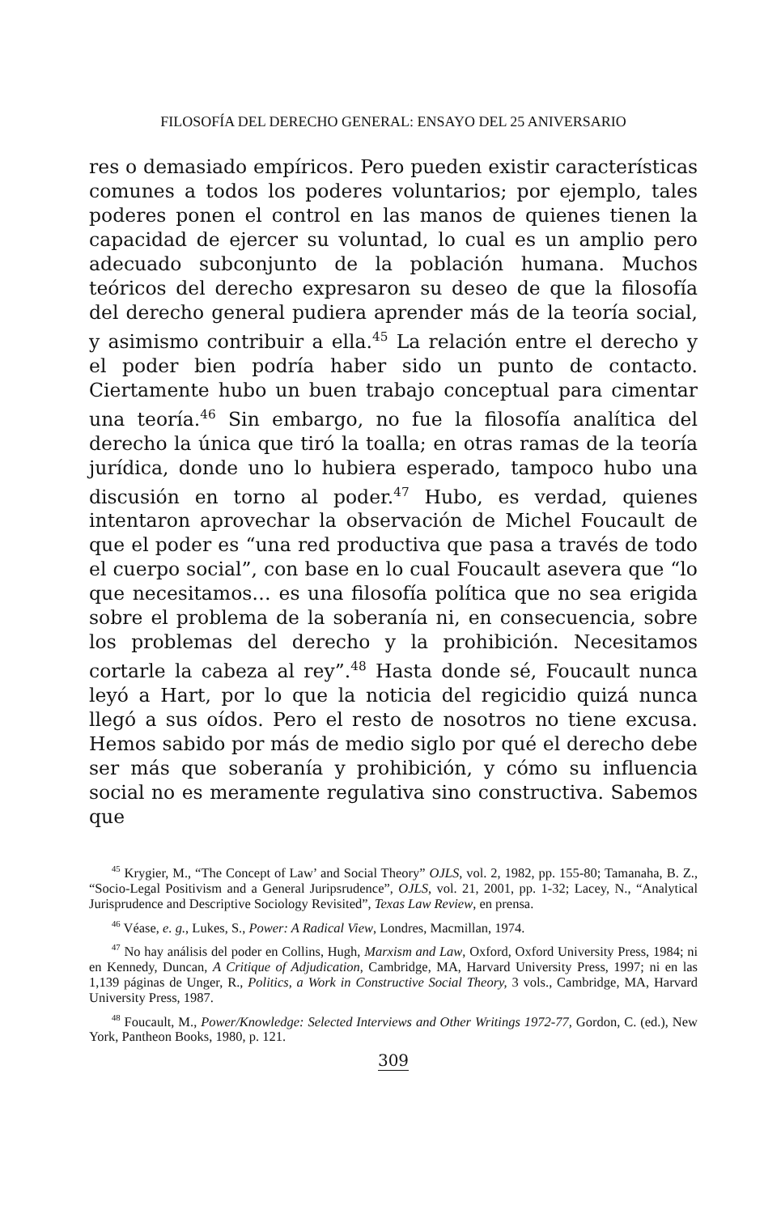FILOSOFÍA DEL DERECHO GENERAL: ENSAYO DEL 25 ANIVERSARIO
res o demasiado empíricos. Pero pueden existir característi­cas comunes a todos los poderes voluntarios; por ejemplo, tales poderes ponen el control en las manos de quienes tie­nen la capacidad de ejercer su voluntad, lo cual es un am­plio pero adecuado subconjunto de la población humana. Muchos teóricos del derecho expresaron su deseo de que la filosofía del derecho general pudiera aprender más de la teoría social, y asimismo contribuir a ella.<sup>45</sup> La relación en­tre el derecho y el poder bien podría haber sido un punto de contacto. Ciertamente hubo un buen trabajo conceptual para cimentar una teoría.<sup>46</sup> Sin embargo, no fue la filosofía analítica del derecho la única que tiró la toalla; en otras ra­mas de la teoría jurídica, donde uno lo hubiera esperado, tampoco hubo una discusión en torno al poder.<sup>47</sup> Hubo, es verdad, quienes intentaron aprovechar la observación de Michel Foucault de que el poder es “una red productiva que pasa a través de todo el cuerpo social”, con base en lo cual Foucault asevera que “lo que necesitamos… es una filosofía política que no sea erigida sobre el problema de la sobera­nía ni, en consecuencia, sobre los problemas del derecho y la prohibición. Necesitamos cortarle la cabeza al rey”.<sup>48</sup> Hasta donde sé, Foucault nunca leyó a Hart, por lo que la noticia del regicidio quizá nunca llegó a sus oídos. Pero el resto de nosotros no tiene excusa. Hemos sabido por más de medio siglo por qué el derecho debe ser más que soberanía y prohibición, y cómo su influencia social no es meramente regulativa sino constructiva. Sabemos que
<sup>45</sup> Krygier, M., “The Concept of Law’ and Social Theory” OJLS, vol. 2, 1982, pp. 155-80; Tamanaha, B. Z., “Socio-Legal Positivism and a General Juripsrudence”, OJLS, vol. 21, 2001, pp. 1-32; Lacey, N., “Analytical Jurisprudence and Descriptive Sociology Revisited”, Texas Law Review, en prensa.
<sup>46</sup> Véase, e. g., Lukes, S., Power: A Radical View, Londres, Macmillan, 1974.
<sup>47</sup> No hay análisis del poder en Collins, Hugh, Marxism and Law, Oxford, Oxford University Press, 1984; ni en Kennedy, Duncan, A Critique of Adjudication, Cam­bridge, MA, Harvard University Press, 1997; ni en las 1,139 páginas de Unger, R., Politics, a Work in Constructive Social Theory, 3 vols., Cambridge, MA, Harvard Uni­versity Press, 1987.
<sup>48</sup> Foucault, M., Power/Knowledge: Selected Interviews and Other Writings 1972-77, Gordon, C. (ed.), New York, Pantheon Books, 1980, p. 121.
309